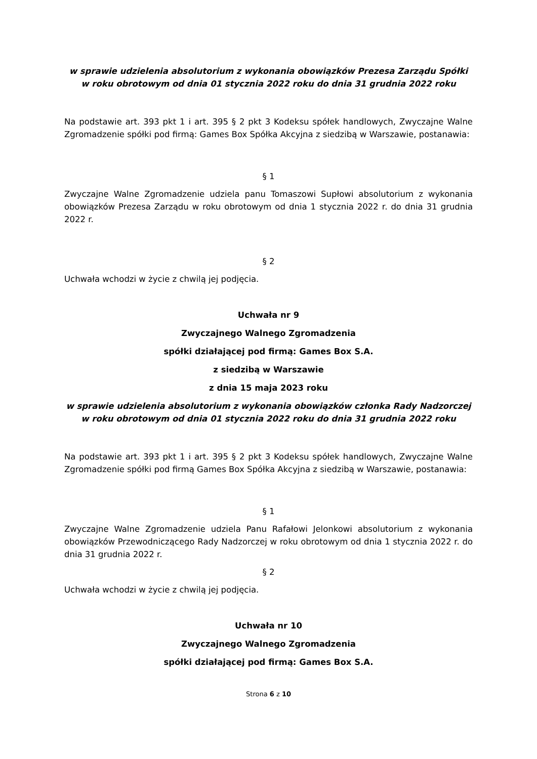w sprawie udzielenia absolutorium z wykonania obowiązków Prezesa Zarządu Spółki w roku obrotowym od dnia 01 stycznia 2022 roku do dnia 31 grudnia 2022 roku
Na podstawie art. 393 pkt 1 i art. 395 § 2 pkt 3 Kodeksu spółek handlowych, Zwyczajne Walne Zgromadzenie spółki pod firmą: Games Box Spółka Akcyjna z siedzibą w Warszawie, postanawia:
§ 1
Zwyczajne Walne Zgromadzenie udziela panu Tomaszowi Supłowi absolutorium z wykonania obowiązków Prezesa Zarządu w roku obrotowym od dnia 1 stycznia 2022 r. do dnia 31 grudnia 2022 r.
§ 2
Uchwała wchodzi w życie z chwilą jej podjęcia.
Uchwała nr 9
Zwyczajnego Walnego Zgromadzenia
spółki działającej pod firmą: Games Box S.A.
z siedzibą w Warszawie
z dnia 15 maja 2023 roku
w sprawie udzielenia absolutorium z wykonania obowiązków członka Rady Nadzorczej w roku obrotowym od dnia 01 stycznia 2022 roku do dnia 31 grudnia 2022 roku
Na podstawie art. 393 pkt 1 i art. 395 § 2 pkt 3 Kodeksu spółek handlowych, Zwyczajne Walne Zgromadzenie spółki pod firmą Games Box Spółka Akcyjna z siedzibą w Warszawie, postanawia:
§ 1
Zwyczajne Walne Zgromadzenie udziela Panu Rafałowi Jelonkowi absolutorium z wykonania obowiązków Przewodniczącego Rady Nadzorczej w roku obrotowym od dnia 1 stycznia 2022 r. do dnia 31 grudnia 2022 r.
§ 2
Uchwała wchodzi w życie z chwilą jej podjęcia.
Uchwała nr 10
Zwyczajnego Walnego Zgromadzenia
spółki działającej pod firmą: Games Box S.A.
Strona 6 z 10